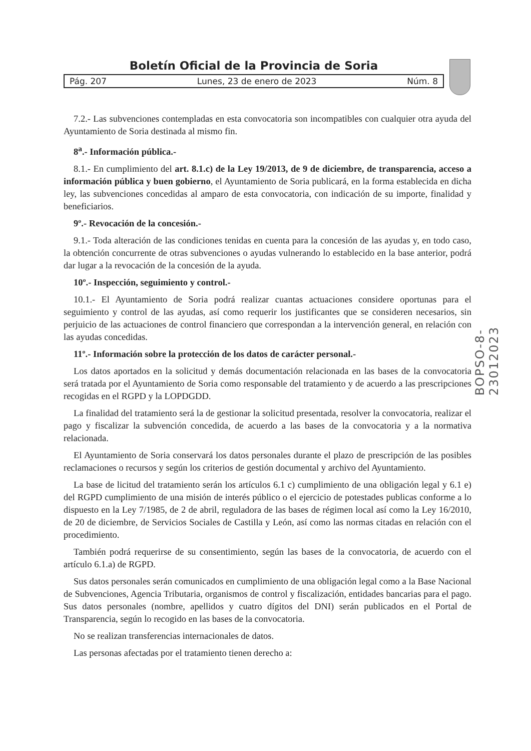Boletín Oficial de la Provincia de Soria
Pág. 207 Lunes, 23 de enero de 2023 Núm. 8
BOPSO-8-23012023
7.2.- Las subvenciones contempladas en esta convocatoria son incompatibles con cualquier otra ayuda del Ayuntamiento de Soria destinada al mismo fin.
8<sup>a</sup>.- Información pública.-
8.1.- En cumplimiento del art. 8.1.c) de la Ley 19/2013, de 9 de diciembre, de transparencia, acceso a información pública y buen gobierno, el Ayuntamiento de Soria publicará, en la forma establecida en dicha ley, las subvenciones concedidas al amparo de esta convocatoria, con indicación de su importe, finalidad y beneficiarios.
9º.- Revocación de la concesión.-
9.1.- Toda alteración de las condiciones tenidas en cuenta para la concesión de las ayudas y, en todo caso, la obtención concurrente de otras subvenciones o ayudas vulnerando lo establecido en la base anterior, podrá dar lugar a la revocación de la concesión de la ayuda.
10º.- Inspección, seguimiento y control.-
10.1.- El Ayuntamiento de Soria podrá realizar cuantas actuaciones considere oportunas para el seguimiento y control de las ayudas, así como requerir los justificantes que se consideren necesarios, sin perjuicio de las actuaciones de control financiero que correspondan a la intervención general, en relación con las ayudas concedidas.
11º.- Información sobre la protección de los datos de carácter personal.-
Los datos aportados en la solicitud y demás documentación relacionada en las bases de la convocatoria será tratada por el Ayuntamiento de Soria como responsable del tratamiento y de acuerdo a las prescripciones recogidas en el RGPD y la LOPDGDD.
La finalidad del tratamiento será la de gestionar la solicitud presentada, resolver la convocatoria, realizar el pago y fiscalizar la subvención concedida, de acuerdo a las bases de la convocatoria y a la normativa relacionada.
El Ayuntamiento de Soria conservará los datos personales durante el plazo de prescripción de las posibles reclamaciones o recursos y según los criterios de gestión documental y archivo del Ayuntamiento.
La base de licitud del tratamiento serán los artículos 6.1 c) cumplimiento de una obligación legal y 6.1 e) del RGPD cumplimiento de una misión de interés público o el ejercicio de potestades publicas conforme a lo dispuesto en la Ley 7/1985, de 2 de abril, reguladora de las bases de régimen local así como la Ley 16/2010, de 20 de diciembre, de Servicios Sociales de Castilla y León, así como las normas citadas en relación con el procedimiento.
También podrá requerirse de su consentimiento, según las bases de la convocatoria, de acuerdo con el artículo 6.1.a) de RGPD.
Sus datos personales serán comunicados en cumplimiento de una obligación legal como a la Base Nacional de Subvenciones, Agencia Tributaria, organismos de control y fiscalización, entidades bancarias para el pago. Sus datos personales (nombre, apellidos y cuatro dígitos del DNI) serán publicados en el Portal de Transparencia, según lo recogido en las bases de la convocatoria.
No se realizan transferencias internacionales de datos.
Las personas afectadas por el tratamiento tienen derecho a: